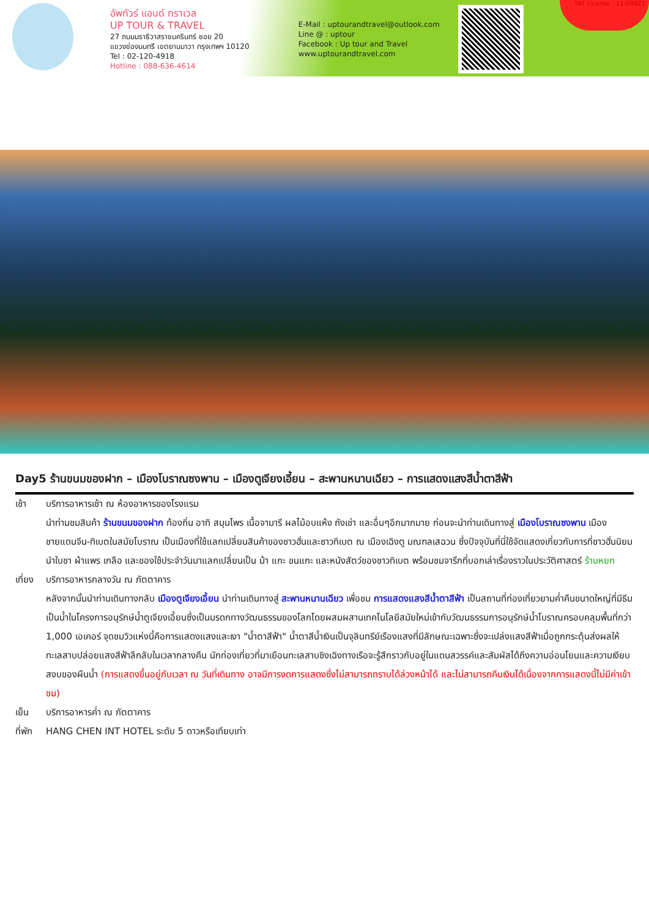อัพทัวร์ แอนด์ ทราเวล
UP TOUR & TRAVEL
27 ถนนนราธิวาสราชนครินทร์ ซอย 20
แขวงช่องนนทรี เขตยานนาวา กรุงเทพฯ 10120
Tel : 02-120-4918
Hotline : 088-636-4614
E-Mail : uptourandtravel@outlook.com
Line @ : uptour
Facebook : Up tour and Travel
www.uptourandtravel.com
TAT License : 11-09921
Day5 ร้านขนมของฝาก – เมืองโบราณซงพาน – เมืองตูเจียงเอี้ยน – สะพานหนานเฉียว – การแสดงแสงสีน้ำตาสีฟ้า
เช้า บริการอาหารเช้า ณ ห้องอาหารของโรงแรม
นำท่านชมสินค้า ร้านขนมของฝาก ท้องถิ่น อาทิ สมุนไพร เนื้อจามารี ผลไม้อบแห้ง ถังเช่า และอื่นๆอีกมากมาย ก่อนจะนำท่านเดินทางสู่ เมืองโบราณซงพาน เมืองชายแดนจีน-ทิเบตในสมัยโบราณ เป็นเมืองที่ใช้แลกเปลี่ยนสินค้าของชาวฮั่นและชาวทิเบต ณ เมืองเฉิงตู มณฑลเสฉวน ซึ่งปัจจุบันที่นี่ใช้จัดแสดงเกี่ยวกับการที่ชาวฮั่นนิยมนำใบชา ผ้าแพร เกลือ และของใช้ประจำวันมาแลกเปลี่ยนเป็น ม้า แกะ ขนแกะ และหนังสัตว์ของชาวทิเบต พร้อมชมจารึกที่บอกเล่าเรื่องราวในประวัติศาสตร์ ร้านหยก
เที่ยง
บริการอาหารกลางวัน ณ ภัตตาคาร
หลังจากนั้นนำท่านเดินทางกลับ เมืองตูเจียงเอี้ยน นำท่านเดินทางสู่ สะพานหนานเฉียว เพื่อชม การแสดงแสงสีน้ำตาสีฟ้า เป็นสถานที่ท่องเที่ยวยามค่ำคืนขนาดใหญ่ที่มีธีมเป็นน้ำในโครงการอนุรักษ์น้ำตูเจียงเอี้ยนซึ่งเป็นมรดกทางวัฒนธรรมของโลกโดยผสมผสานเทคโนโลยีสมัยใหม่เข้ากับวัฒนธรรมการอนุรักษ์น้ำโบราณครอบคลุมพื้นที่กว่า 1,000 เอเคอร์ จุดชมวิวแห่งนี้คือการแสดงแสงและเงา "น้ำตาสีฟ้า" น้ำตาสีน้ำเงินเป็นจุลินทรีย์เรืองแสงที่มีลักษณะเฉพาะซึ่งจะเปล่งแสงสีฟ้าเมื่อถูกกระตุ้นส่งผลให้ทะเลสาบปล่อยแสงสีฟ้าลึกลับในเวลากลางคืน นักท่องเที่ยวที่มาเยือนทะเลสาบชิงเฉิงทางเรือจะรู้สึกราวกับอยู่ในแดนสวรรค์และสัมผัสได้ถึงความอ่อนโยนและความเงียบสงบของผืนน้ำ (การแสดงขึ้นอยู่กับเวลา ณ วันที่เดินทาง อาจมีการงดการแสดงซึ่งไม่สามารถทราบได้ล่วงหน้าได้ และไม่สามารถคืนเงินได้เนื่องจากการแสดงนี้ไม่มีค่าเข้าชม)
เย็น บริการอาหารค่ำ ณ ภัตตาคาร
ที่พัก
HANG CHEN INT HOTEL ระดับ 5 ดาวหรือเทียบเท่า